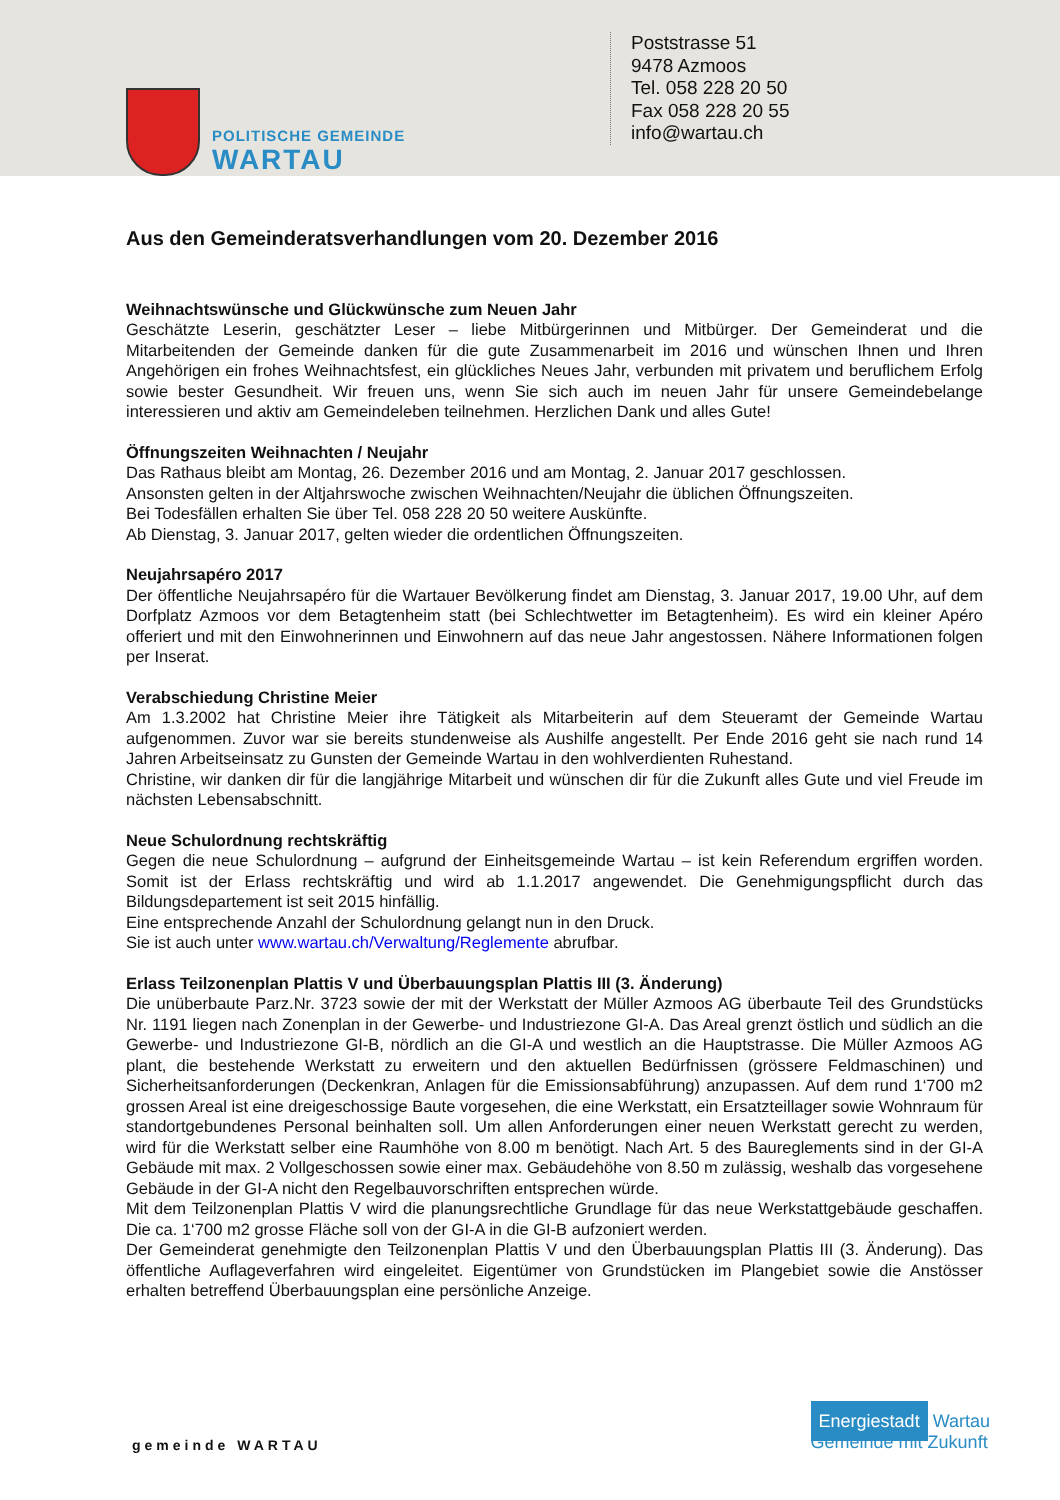POLITISCHE GEMEINDE
WARTAU
Poststrasse 51
9478 Azmoos
Tel. 058 228 20 50
Fax 058 228 20 55
info@wartau.ch
Aus den Gemeinderatsverhandlungen vom 20. Dezember 2016
Weihnachtswünsche und Glückwünsche zum Neuen Jahr
Geschätzte Leserin, geschätzter Leser – liebe Mitbürgerinnen und Mitbürger. Der Gemeinderat und die Mitarbeitenden der Gemeinde danken für die gute Zusammenarbeit im 2016 und wünschen Ihnen und Ihren Angehörigen ein frohes Weihnachtsfest, ein glückliches Neues Jahr, verbunden mit privatem und beruflichem Erfolg sowie bester Gesundheit. Wir freuen uns, wenn Sie sich auch im neuen Jahr für unsere Gemeindebelange interessieren und aktiv am Gemeindeleben teilnehmen. Herzlichen Dank und alles Gute!
Öffnungszeiten Weihnachten / Neujahr
Das Rathaus bleibt am Montag, 26. Dezember 2016 und am Montag, 2. Januar 2017 geschlossen.
Ansonsten gelten in der Altjahrswoche zwischen Weihnachten/Neujahr die üblichen Öffnungszeiten.
Bei Todesfällen erhalten Sie über Tel. 058 228 20 50 weitere Auskünfte.
Ab Dienstag, 3. Januar 2017, gelten wieder die ordentlichen Öffnungszeiten.
Neujahrsapéro 2017
Der öffentliche Neujahrsapéro für die Wartauer Bevölkerung findet am Dienstag, 3. Januar 2017, 19.00 Uhr, auf dem Dorfplatz Azmoos vor dem Betagtenheim statt (bei Schlechtwetter im Betagtenheim). Es wird ein kleiner Apéro offeriert und mit den Einwohnerinnen und Einwohnern auf das neue Jahr angestossen. Nähere Informationen folgen per Inserat.
Verabschiedung Christine Meier
Am 1.3.2002 hat Christine Meier ihre Tätigkeit als Mitarbeiterin auf dem Steueramt der Gemeinde Wartau aufgenommen. Zuvor war sie bereits stundenweise als Aushilfe angestellt. Per Ende 2016 geht sie nach rund 14 Jahren Arbeitseinsatz zu Gunsten der Gemeinde Wartau in den wohlverdienten Ruhestand.
Christine, wir danken dir für die langjährige Mitarbeit und wünschen dir für die Zukunft alles Gute und viel Freude im nächsten Lebensabschnitt.
Neue Schulordnung rechtskräftig
Gegen die neue Schulordnung – aufgrund der Einheitsgemeinde Wartau – ist kein Referendum ergriffen worden. Somit ist der Erlass rechtskräftig und wird ab 1.1.2017 angewendet. Die Genehmigungspflicht durch das Bildungsdepartement ist seit 2015 hinfällig.
Eine entsprechende Anzahl der Schulordnung gelangt nun in den Druck.
Sie ist auch unter www.wartau.ch/Verwaltung/Reglemente abrufbar.
Erlass Teilzonenplan Plattis V und Überbauungsplan Plattis III (3. Änderung)
Die unüberbaute Parz.Nr. 3723 sowie der mit der Werkstatt der Müller Azmoos AG überbaute Teil des Grundstücks Nr. 1191 liegen nach Zonenplan in der Gewerbe- und Industriezone GI-A. Das Areal grenzt östlich und südlich an die Gewerbe- und Industriezone GI-B, nördlich an die GI-A und westlich an die Hauptstrasse. Die Müller Azmoos AG plant, die bestehende Werkstatt zu erweitern und den aktuellen Bedürfnissen (grössere Feldmaschinen) und Sicherheitsanforderungen (Deckenkran, Anlagen für die Emissionsabführung) anzupassen. Auf dem rund 1‘700 m2 grossen Areal ist eine dreigeschossige Baute vorgesehen, die eine Werkstatt, ein Ersatzteillager sowie Wohnraum für standortgebundenes Personal beinhalten soll. Um allen Anforderungen einer neuen Werkstatt gerecht zu werden, wird für die Werkstatt selber eine Raumhöhe von 8.00 m benötigt. Nach Art. 5 des Baureglements sind in der GI-A Gebäude mit max. 2 Vollgeschossen sowie einer max. Gebäudehöhe von 8.50 m zulässig, weshalb das vorgesehene Gebäude in der GI-A nicht den Regelbauvorschriften entsprechen würde.
Mit dem Teilzonenplan Plattis V wird die planungsrechtliche Grundlage für das neue Werkstattgebäude geschaffen. Die ca. 1‘700 m2 grosse Fläche soll von der GI-A in die GI-B aufzoniert werden.
Der Gemeinderat genehmigte den Teilzonenplan Plattis V und den Überbauungsplan Plattis III (3. Änderung). Das öffentliche Auflageverfahren wird eingeleitet. Eigentümer von Grundstücken im Plangebiet sowie die Anstösser erhalten betreffend Überbauungsplan eine persönliche Anzeige.
gemeinde WARTAU
Energiestadt Wartau
Gemeinde mit Zukunft